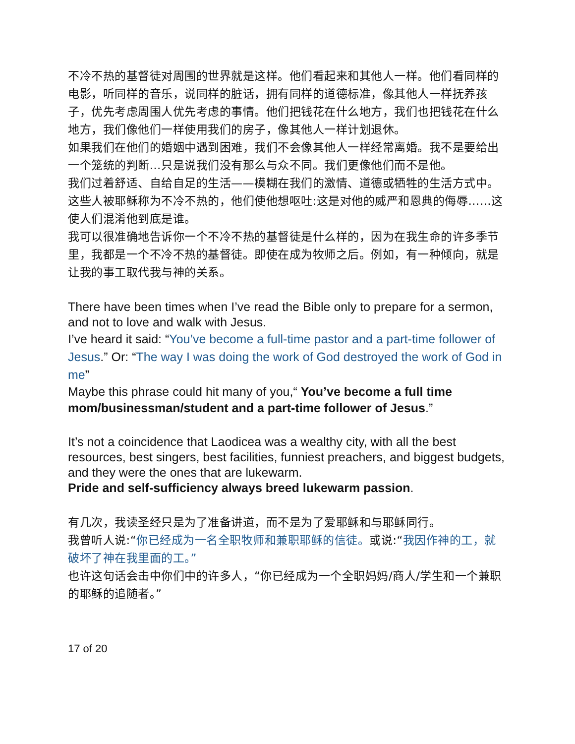不冷不热的基督徒对周围的世界就是这样。他们看起来和其他人一样。他们看同样的电影，听同样的音乐，说同样的脏话，拥有同样的道德标准，像其他人一样抚养孩子，优先考虑周围人优先考虑的事情。他们把钱花在什么地方，我们也把钱花在什么地方，我们像他们一样使用我们的房子，像其他人一样计划退休。
如果我们在他们的婚姻中遇到困难，我们不会像其他人一样经常离婚。我不是要给出一个笼统的判断…只是说我们没有那么与众不同。我们更像他们而不是他。
我们过着舒适、自给自足的生活——模糊在我们的激情、道德或牺牲的生活方式中。
这些人被耶稣称为不冷不热的，他们使他想呕吐:这是对他的威严和恩典的侮辱……这使人们混淆他到底是谁。
我可以很准确地告诉你一个不冷不热的基督徒是什么样的，因为在我生命的许多季节里，我都是一个不冷不热的基督徒。即使在成为牧师之后。例如，有一种倾向，就是让我的事工取代我与神的关系。
There have been times when I’ve read the Bible only to prepare for a sermon, and not to love and walk with Jesus.
I’ve heard it said: “You’ve become a full-time pastor and a part-time follower of Jesus.” Or: “The way I was doing the work of God destroyed the work of God in me”
Maybe this phrase could hit many of you,“ You’ve become a full time mom/businessman/student and a part-time follower of Jesus.”
It’s not a coincidence that Laodicea was a wealthy city, with all the best resources, best singers, best facilities, funniest preachers, and biggest budgets, and they were the ones that are lukewarm.
Pride and self-sufficiency always breed lukewarm passion.
有几次，我读圣经只是为了准备讲道，而不是为了爱耶稣和与耶稣同行。
我曾听人说:“你已经成为一名全职牧师和兼职耶稣的信徒。或说:“我因作神的工，就破坏了神在我里面的工。”
也许这句话会击中你们中的许多人，“你已经成为一个全职妈妈/商人/学生和一个兼职的耶稣的追随者。”
17 of 20